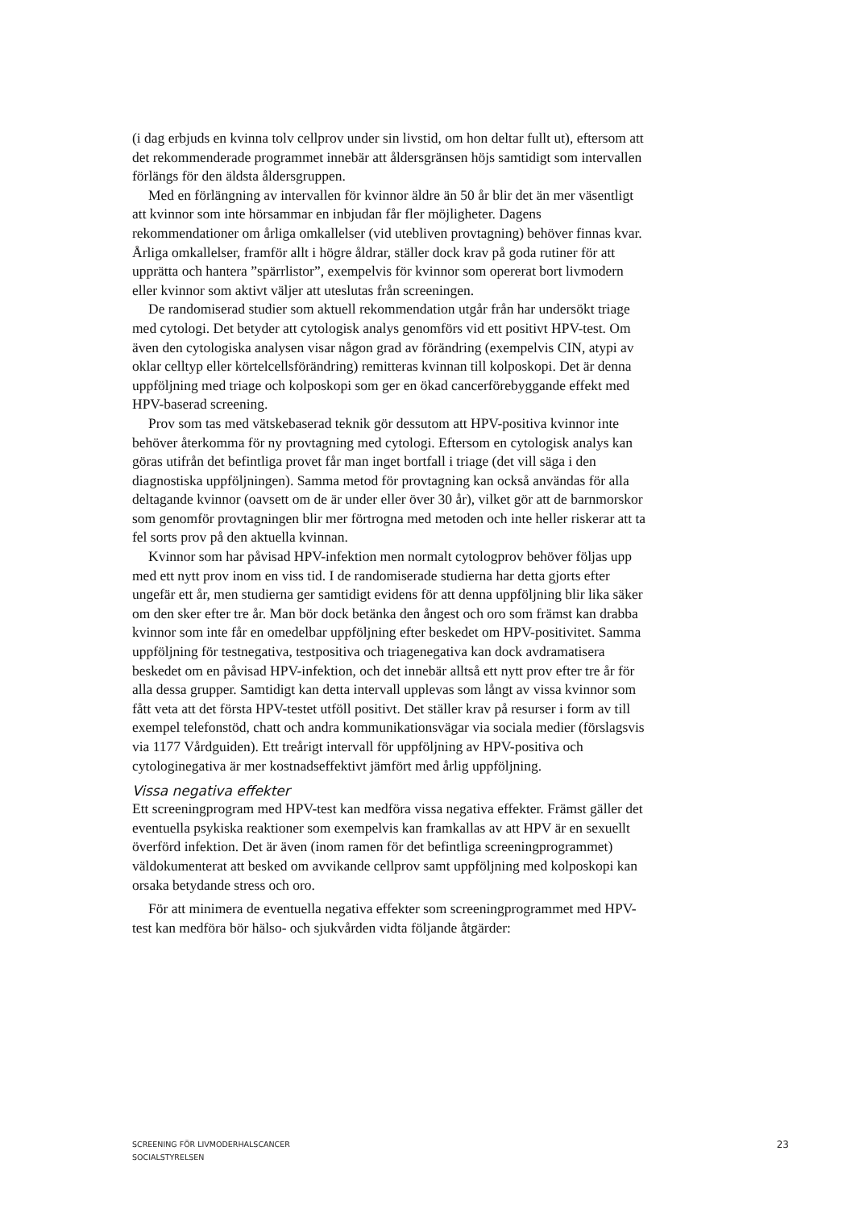(i dag erbjuds en kvinna tolv cellprov under sin livstid, om hon deltar fullt ut), eftersom att det rekommenderade programmet innebär att åldersgränsen höjs samtidigt som intervallen förlängs för den äldsta åldersgruppen.
Med en förlängning av intervallen för kvinnor äldre än 50 år blir det än mer väsentligt att kvinnor som inte hörsammar en inbjudan får fler möjligheter. Dagens rekommendationer om årliga omkallelser (vid utebliven provtagning) behöver finnas kvar. Årliga omkallelser, framför allt i högre åldrar, ställer dock krav på goda rutiner för att upprätta och hantera ”spärrlistor”, exempelvis för kvinnor som opererat bort livmodern eller kvinnor som aktivt väljer att uteslutas från screeningen.
De randomiserad studier som aktuell rekommendation utgår från har undersökt triage med cytologi. Det betyder att cytologisk analys genomförs vid ett positivt HPV-test. Om även den cytologiska analysen visar någon grad av förändring (exempelvis CIN, atypi av oklar celltyp eller körtelcellsförändring) remitteras kvinnan till kolposkopi. Det är denna uppföljning med triage och kolposkopi som ger en ökad cancerförebyggande effekt med HPV-baserad screening.
Prov som tas med vätskebaserad teknik gör dessutom att HPV-positiva kvinnor inte behöver återkomma för ny provtagning med cytologi. Eftersom en cytologisk analys kan göras utifrån det befintliga provet får man inget bortfall i triage (det vill säga i den diagnostiska uppföljningen). Samma metod för provtagning kan också användas för alla deltagande kvinnor (oavsett om de är under eller över 30 år), vilket gör att de barnmorskor som genomför provtagningen blir mer förtrogna med metoden och inte heller riskerar att ta fel sorts prov på den aktuella kvinnan.
Kvinnor som har påvisad HPV-infektion men normalt cytologprov behöver följas upp med ett nytt prov inom en viss tid. I de randomiserade studierna har detta gjorts efter ungefär ett år, men studierna ger samtidigt evidens för att denna uppföljning blir lika säker om den sker efter tre år. Man bör dock betänka den ångest och oro som främst kan drabba kvinnor som inte får en omedelbar uppföljning efter beskedet om HPV-positivitet. Samma uppföljning för testnegativa, testpositiva och triagenegativa kan dock avdramatisera beskedet om en påvisad HPV-infektion, och det innebär alltså ett nytt prov efter tre år för alla dessa grupper. Samtidigt kan detta intervall upplevas som långt av vissa kvinnor som fått veta att det första HPV-testet utföll positivt. Det ställer krav på resurser i form av till exempel telefonstöd, chatt och andra kommunikationsvägar via sociala medier (förslagsvis via 1177 Vårdguiden). Ett treårigt intervall för uppföljning av HPV-positiva och cytologinegativa är mer kostnadseffektivt jämfört med årlig uppföljning.
Vissa negativa effekter
Ett screeningprogram med HPV-test kan medföra vissa negativa effekter. Främst gäller det eventuella psykiska reaktioner som exempelvis kan framkallas av att HPV är en sexuellt överförd infektion. Det är även (inom ramen för det befintliga screeningprogrammet) väldokumenterat att besked om avvikande cellprov samt uppföljning med kolposkopi kan orsaka betydande stress och oro.
För att minimera de eventuella negativa effekter som screeningprogrammet med HPV-test kan medföra bör hälso- och sjukvården vidta följande åtgärder:
SCREENING FÖR LIVMODERHALSCANCER
SOCIALSTYRELSEN
23